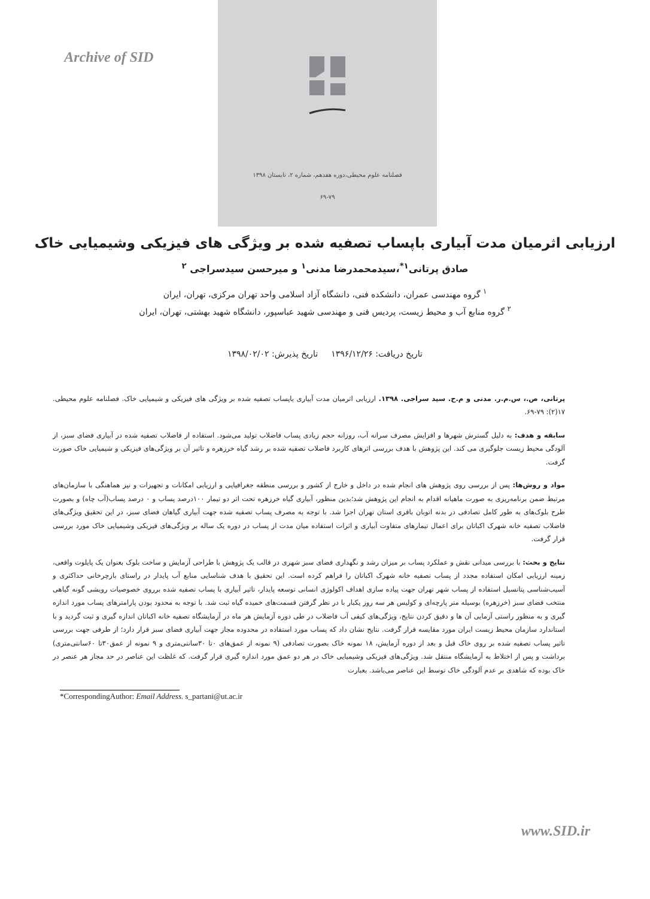Archive of SID
فصلنامه علوم محیطی،دوره هفدهم، شماره ۲، تابستان ۱۳۹۸
۶۹-۷۹
ارزیابی اثرمیان مدت آبیاری باپساب تصفیه شده بر ویژگی های فیزیکی وشیمیایی خاک
صادق پرتانی<sup>۱*</sup>،سیدمحمدرضا مدنی<sup>۱</sup> و میرحسن سیدسراجی <sup>۲</sup>
<sup>۱</sup> گروه مهندسی عمران، دانشکده فنی، دانشگاه آزاد اسلامی واحد تهران مرکزی، تهران، ایران
<sup>۲</sup> گروه منابع آب و محیط زیست، پردیس فنی و مهندسی شهید عباسپور، دانشگاه شهید بهشتی، تهران، ایران
تاریخ دریافت: ۱۳۹۶/۱۲/۲۶ تاریخ پذیرش: ۱۳۹۸/۰۲/۰۲
پرتانی، ص.، س.م.ر. مدنی و م.ح. سید سراجی. ۱۳۹۸. ارزیابی اثرمیان مدت آبیاری باپساب تصفیه شده بر ویژگی های فیزیکی و شیمیایی خاک. فصلنامه علوم محیطی. ۱۷(۲): ۷۹-۶۹.
سابقه و هدف: به دلیل گسترش شهرها و افزایش مصرف سرانه آب، روزانه حجم زیادی پساب فاضلاب تولید می‌شود. استفاده از فاضلاب تصفیه شده در آبیاری فضای سبز، از آلودگی محیط زیست جلوگیری می کند. این پژوهش با هدف بررسی اثرهای کاربرد فاضلاب تصفیه شده بر رشد گیاه خرزهره و تاثیر آن بر ویژگی‌های فیزیکی و شیمیایی خاک صورت گرفت.
مواد و روش‌ها: پس از بررسی روی پژوهش های انجام شده در داخل و خارج از کشور و بررسی منطقه جغرافیایی و ارزیابی امکانات و تجهیزات و نیز هماهنگی با سازمان‌های مرتبط ضمن برنامه‌ریزی به صورت ماهیانه اقدام به انجام این پژوهش شد؛بدین منظور، آبیاری گیاه خرزهره تحت اثر دو تیمار ۱۰۰درصد پساب و ۰ درصد پساب(آب چاه) و بصورت طرح بلوک‌های به طور کامل تصادفی در بدنه اتوبان باقری استان تهران اجرا شد. با توجه به مصرف پساب تصفیه شده جهت آبیاری گیاهان فضای سبز، در این تحقیق ویژگی‌های فاضلاب تصفیه خانه شهرک اکباتان برای اعمال تیمارهای متفاوت آبیاری و اثرات استفاده میان مدت از پساب در دوره یک ساله بر ویژگی‌های فیزیکی وشیمیایی خاک مورد بررسی قرار گرفت.
نتایج و بحث: با بررسی میدانی نقش و عملکرد پساب بر میزان رشد و نگهداری فضای سبز شهری در قالب یک پژوهش با طراحی آزمایش و ساخت بلوک بعنوان یک پایلوت واقعی، زمینه ارزیابی امکان استفاده مجدد از پساب تصفیه خانه شهرک اکباتان را فراهم کرده است. این تحقیق با هدف شناسایی منابع آب پایدار در راستای بازچرخانی حداکثری و آسیب‌شناسی پتانسیل استفاده از پساب شهر تهران جهت پیاده سازی اهداف اکولوژی انسانی توسعه پایدار، تاثیر آبیاری با پساب تصفیه شده برروی خصوصیات رویشی گونه گیاهی منتخب فضای سبز (خرزهره) بوسیله متر پارچه‌ای و کولیس هر سه روز یکبار با در نظر گرفتن قسمت‌های خمیده گیاه ثبت شد. با توجه به محدود بودن پارامترهای پساب مورد اندازه گیری و به منظور راستی آزمایی آن ها و دقیق کردن نتایج، ویژگی‌های کیفی آب فاضلاب در طی دوره آزمایش هر ماه در آزمایشگاه تصفیه خانه اکباتان اندازه گیری و ثبت گردید و با استاندارد سازمان محیط زیست ایران مورد مقایسه قرار گرفت. نتایج نشان داد که پساب مورد استفاده در محدوده مجاز جهت آبیاری فضای سبز قرار دارد؛ از طرفی جهت بررسی تاثیر پساب تصفیه شده بر روی خاک قبل و بعد از دوره آزمایش، ۱۸ نمونه خاک بصورت تصادفی (۹ نمونه از عمق‌های ۰تا ۳۰سانتی‌متری و ۹ نمونه از عمق۳۰تا ۶۰سانتی‌متری) برداشت و پس از اختلاط به آزمایشگاه منتقل شد. ویژگی‌های فیزیکی وشیمیایی خاک در هر دو عمق مورد اندازه گیری قرار گرفت. که غلظت این عناصر در حد مجاز هر عنصر در خاک بوده که شاهدی بر عدم آلودگی خاک توسط این عناصر می‌باشد. بعبارت
*CorrespondingAuthor: Email Address. s_partani@ut.ac.ir
www.SID.ir